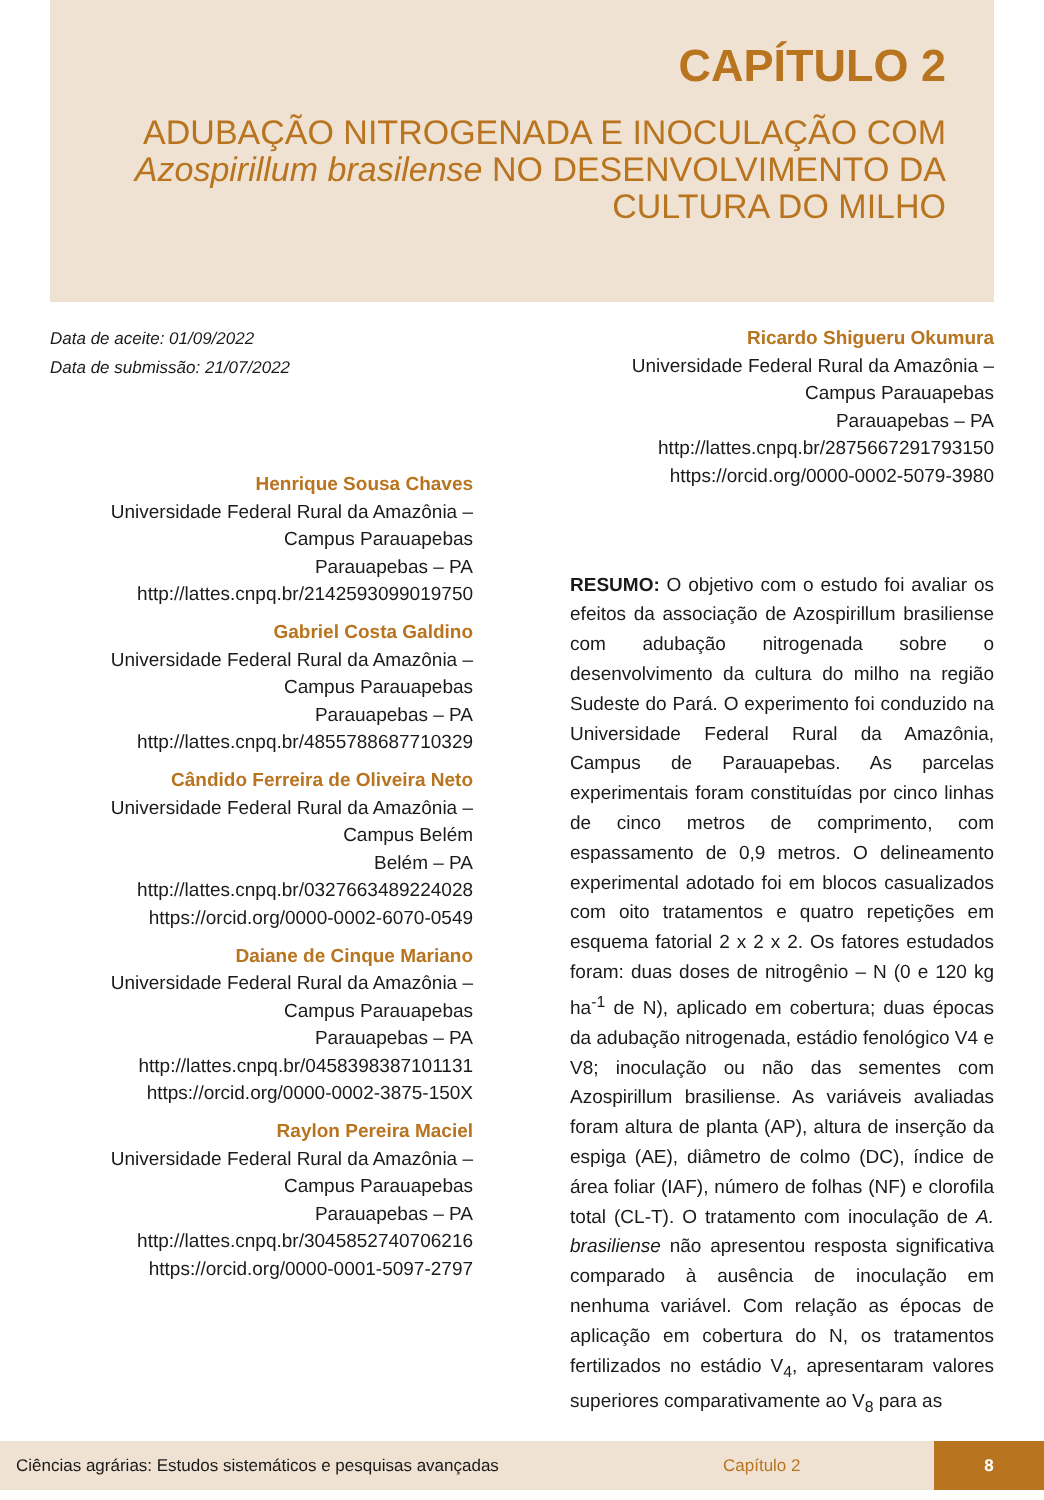CAPÍTULO 2
ADUBAÇÃO NITROGENADA E INOCULAÇÃO COM Azospirillum brasilense NO DESENVOLVIMENTO DA CULTURA DO MILHO
Data de aceite: 01/09/2022
Data de submissão: 21/07/2022
Henrique Sousa Chaves
Universidade Federal Rural da Amazônia –
Campus Parauapebas
Parauapebas – PA
http://lattes.cnpq.br/2142593099019750
Gabriel Costa Galdino
Universidade Federal Rural da Amazônia –
Campus Parauapebas
Parauapebas – PA
http://lattes.cnpq.br/4855788687710329
Cândido Ferreira de Oliveira Neto
Universidade Federal Rural da Amazônia –
Campus Belém
Belém – PA
http://lattes.cnpq.br/0327663489224028
https://orcid.org/0000-0002-6070-0549
Daiane de Cinque Mariano
Universidade Federal Rural da Amazônia –
Campus Parauapebas
Parauapebas – PA
http://lattes.cnpq.br/0458398387101131
https://orcid.org/0000-0002-3875-150X
Raylon Pereira Maciel
Universidade Federal Rural da Amazônia –
Campus Parauapebas
Parauapebas – PA
http://lattes.cnpq.br/3045852740706216
https://orcid.org/0000-0001-5097-2797
Ricardo Shigueru Okumura
Universidade Federal Rural da Amazônia –
Campus Parauapebas
Parauapebas – PA
http://lattes.cnpq.br/2875667291793150
https://orcid.org/0000-0002-5079-3980
RESUMO: O objetivo com o estudo foi avaliar os efeitos da associação de Azospirillum brasiliense com adubação nitrogenada sobre o desenvolvimento da cultura do milho na região Sudeste do Pará. O experimento foi conduzido na Universidade Federal Rural da Amazônia, Campus de Parauapebas. As parcelas experimentais foram constituídas por cinco linhas de cinco metros de comprimento, com espassamento de 0,9 metros. O delineamento experimental adotado foi em blocos casualizados com oito tratamentos e quatro repetições em esquema fatorial 2 x 2 x 2. Os fatores estudados foram: duas doses de nitrogênio – N (0 e 120 kg ha<sup>-1</sup> de N), aplicado em cobertura; duas épocas da adubação nitrogenada, estádio fenológico V4 e V8; inoculação ou não das sementes com Azospirillum brasiliense. As variáveis avaliadas foram altura de planta (AP), altura de inserção da espiga (AE), diâmetro de colmo (DC), índice de área foliar (IAF), número de folhas (NF) e clorofila total (CL-T). O tratamento com inoculação de A. brasiliense não apresentou resposta significativa comparado à ausência de inoculação em nenhuma variável. Com relação as épocas de aplicação em cobertura do N, os tratamentos fertilizados no estádio V<sub>4</sub>, apresentaram valores superiores comparativamente ao V<sub>8</sub> para as
Ciências agrárias: Estudos sistemáticos e pesquisas avançadas Capítulo 2 8